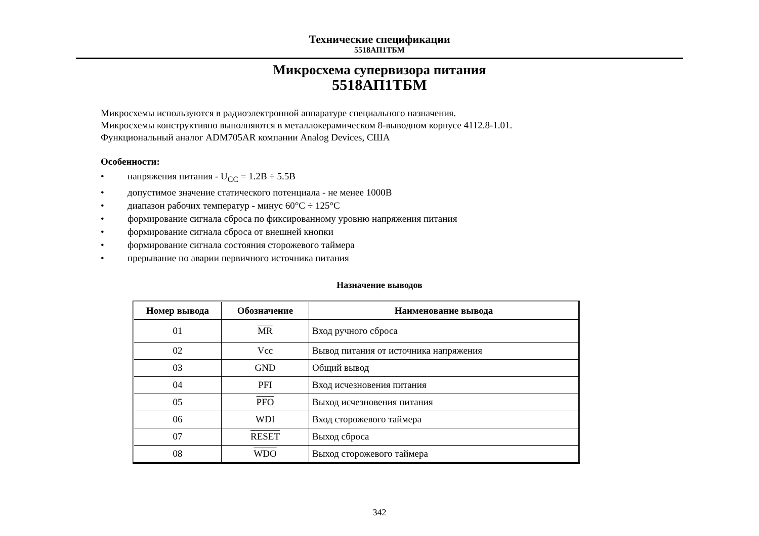Технические спецификации
5518АП1ТБМ
Микросхема супервизора питания
5518АП1ТБМ
Микросхемы используются в радиоэлектронной аппаратуре специального назначения.
Микросхемы конструктивно выполняются в металлокерамическом 8-выводном корпусе 4112.8-1.01.
Функциональный аналог ADM705AR компании Analog Devices, США
Особенности:
• напряжения питания - U<sub>CC</sub> = 1.2В ÷ 5.5В
• допустимое значение статического потенциала - не менее 1000В
• диапазон рабочих температур - минус 60°С ÷ 125°С
• формирование сигнала сброса по фиксированному уровню напряжения питания
• формирование сигнала сброса от внешней кнопки
• формирование сигнала состояния сторожевого таймера
• прерывание по аварии первичного источника питания
Назначение выводов
| Номер вывода | Обозначение | Наименование вывода |
| --- | --- | --- |
| 01 | MR | Вход ручного сброса |
| 02 | Vcc | Вывод питания от источника напряжения |
| 03 | GND | Общий вывод |
| 04 | PFI | Вход исчезновения питания |
| 05 | PFO | Выход исчезновения питания |
| 06 | WDI | Вход сторожевого таймера |
| 07 | RESET | Выход сброса |
| 08 | WDO | Выход сторожевого таймера |
342